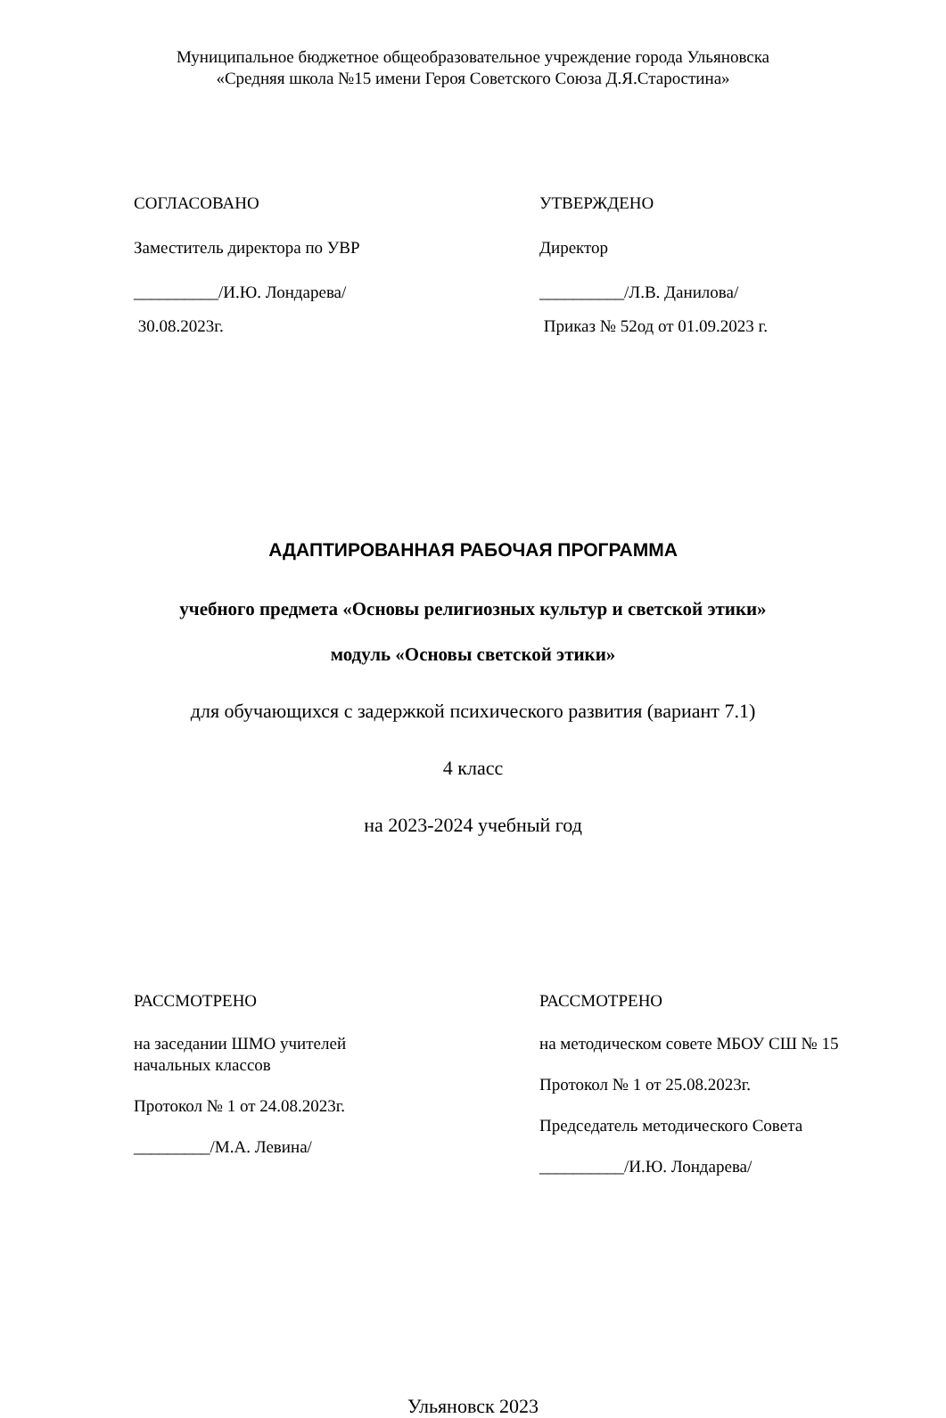Муниципальное бюджетное общеобразовательное учреждение города Ульяновска
«Средняя школа №15 имени Героя Советского Союза Д.Я.Старостина»
СОГЛАСОВАНО
Заместитель директора по УВР
__________/И.Ю. Лондарева/
30.08.2023г.
УТВЕРЖДЕНО
Директор
__________/Л.В. Данилова/
Приказ № 52од от 01.09.2023 г.
АДАПТИРОВАННАЯ РАБОЧАЯ ПРОГРАММА
учебного предмета «Основы религиозных культур и светской этики»
модуль «Основы светской этики»
для обучающихся с задержкой психического развития (вариант 7.1)
4 класс
на 2023-2024 учебный год
РАССМОТРЕНО
на заседании ШМО учителей
начальных классов
Протокол № 1 от 24.08.2023г.
_________/М.А. Левина/
РАССМОТРЕНО
на методическом совете МБОУ СШ № 15
Протокол № 1 от 25.08.2023г.
Председатель методического Совета
__________/И.Ю. Лондарева/
Ульяновск 2023